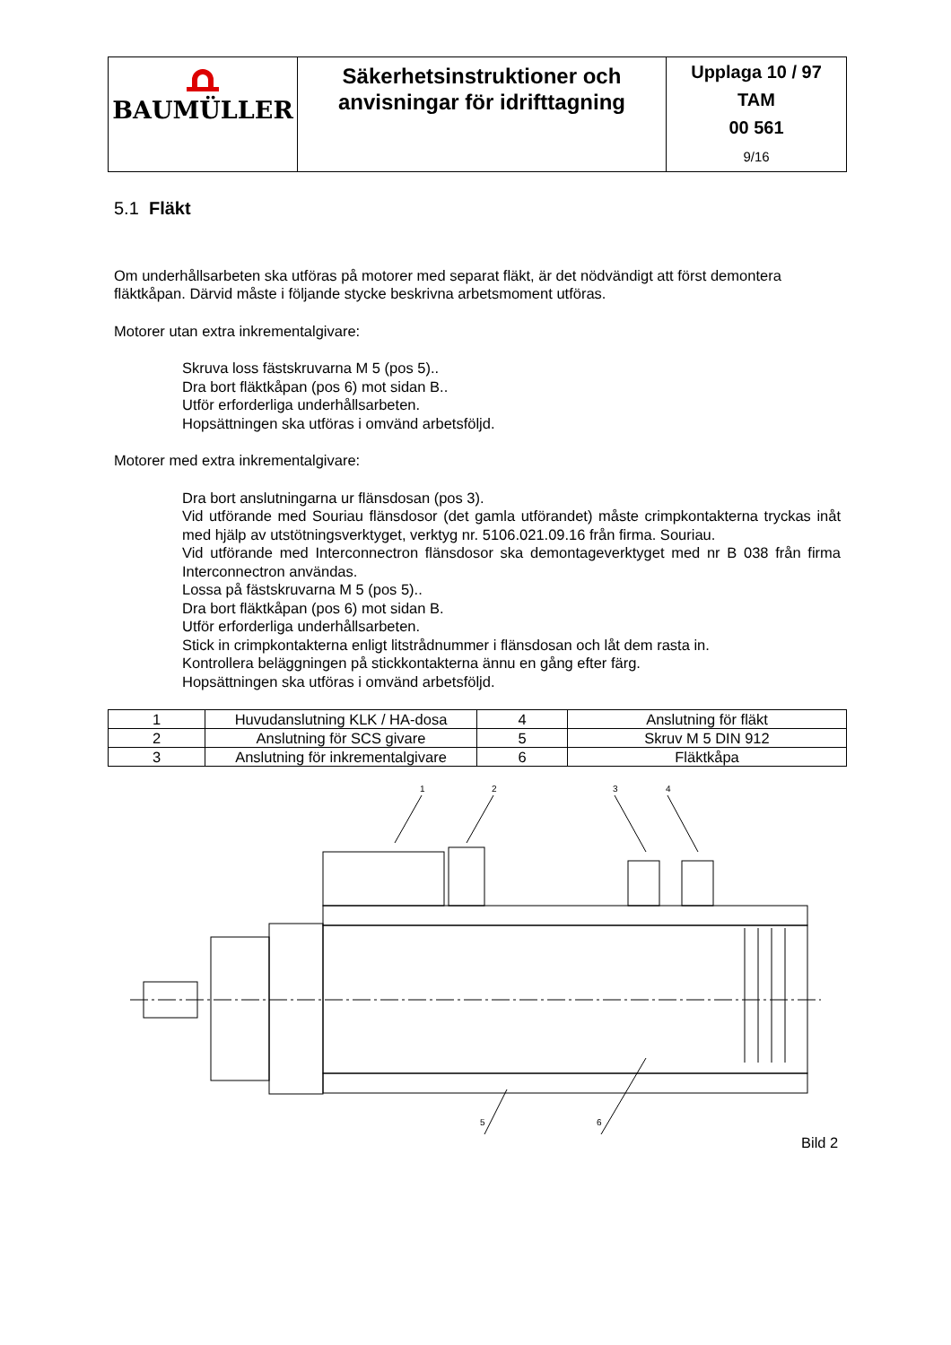| BAUMÜLLER | Säkerhetsinstruktioner och anvisningar för idrifttagning | Upplaga 10 / 97 TAM 00 561 9/16 |
5.1 Fläkt
Om underhållsarbeten ska utföras på motorer med separat fläkt, är det nödvändigt att först demontera fläktkåpan. Därvid måste i följande stycke beskrivna arbetsmoment utföras.
Motorer utan extra inkrementalgivare:
Skruva loss fästskruvarna M 5 (pos 5)..
Dra bort fläktkåpan (pos 6) mot sidan B..
Utför erforderliga underhållsarbeten.
Hopsättningen ska utföras i omvänd arbetsföljd.
Motorer med extra inkrementalgivare:
Dra bort anslutningarna ur flänsdosan (pos 3).
Vid utförande med Souriau flänsdosor (det gamla utförandet) måste crimpkontakterna tryckas inåt med hjälp av utstötningsverktyget, verktyg nr. 5106.021.09.16 från firma. Souriau.
Vid utförande med Interconnectron flänsdosor ska demontageverktyget med nr B 038 från firma Interconnectron användas.
Lossa på fästskruvarna M 5 (pos 5)..
Dra bort fläktkåpan (pos 6) mot sidan B.
Utför erforderliga underhållsarbeten.
Stick in crimpkontakterna enligt litstrådnummer i flänsdosan och låt dem rasta in.
Kontrollera beläggningen på stickkontakterna ännu en gång efter färg.
Hopsättningen ska utföras i omvänd arbetsföljd.
| 1 | Huvudanslutning KLK / HA-dosa | 4 | Anslutning för fläkt |
| 2 | Anslutning för SCS givare | 5 | Skruv M 5 DIN 912 |
| 3 | Anslutning för inkrementalgivare | 6 | Fläktkåpa |
1
2
3
4
5
6
Bild 2